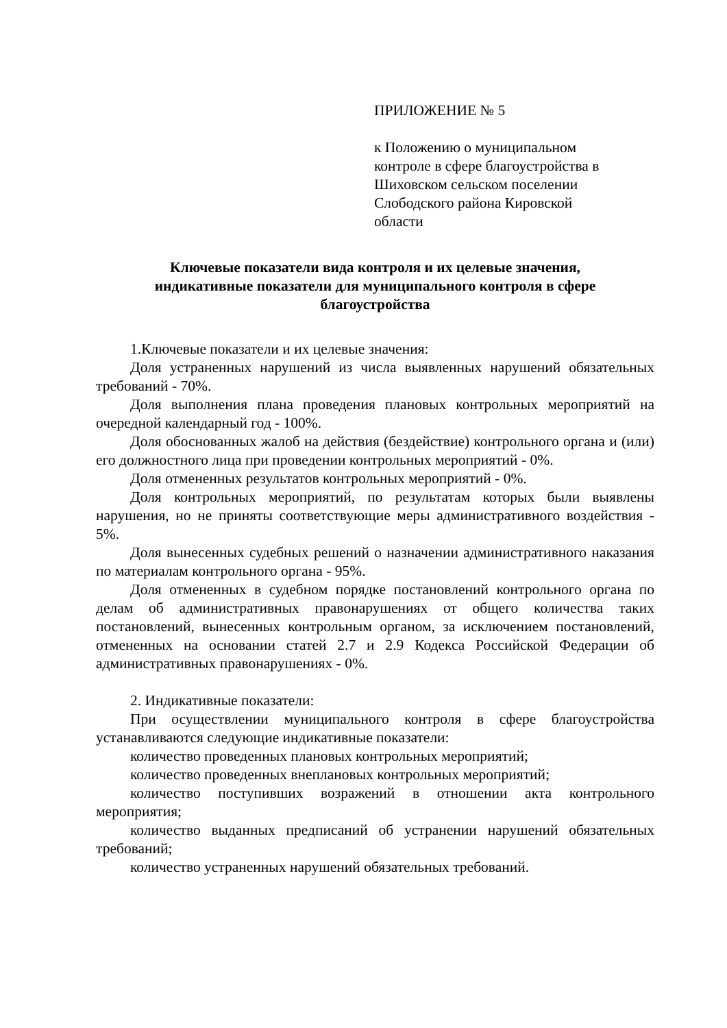ПРИЛОЖЕНИЕ № 5
к Положению о муниципальном
контроле в сфере благоустройства в
Шиховском сельском поселении
Слободского района Кировской
области
Ключевые показатели вида контроля и их целевые значения,
индикативные показатели для муниципального контроля в сфере
благоустройства
1.Ключевые показатели и их целевые значения:
Доля устраненных нарушений из числа выявленных нарушений обязательных требований - 70%.
Доля выполнения плана проведения плановых контрольных мероприятий на очередной календарный год - 100%.
Доля обоснованных жалоб на действия (бездействие) контрольного органа и (или) его должностного лица при проведении контрольных мероприятий - 0%.
Доля отмененных результатов контрольных мероприятий - 0%.
Доля контрольных мероприятий, по результатам которых были выявлены нарушения, но не приняты соответствующие меры административного воздействия - 5%.
Доля вынесенных судебных решений о назначении административного наказания по материалам контрольного органа - 95%.
Доля отмененных в судебном порядке постановлений контрольного органа по делам об административных правонарушениях от общего количества таких постановлений, вынесенных контрольным органом, за исключением постановлений, отмененных на основании статей 2.7 и 2.9 Кодекса Российской Федерации об административных правонарушениях - 0%.
2. Индикативные показатели:
При осуществлении муниципального контроля в сфере благоустройства устанавливаются следующие индикативные показатели:
количество проведенных плановых контрольных мероприятий;
количество проведенных внеплановых контрольных мероприятий;
количество поступивших возражений в отношении акта контрольного мероприятия;
количество выданных предписаний об устранении нарушений обязательных требований;
количество устраненных нарушений обязательных требований.